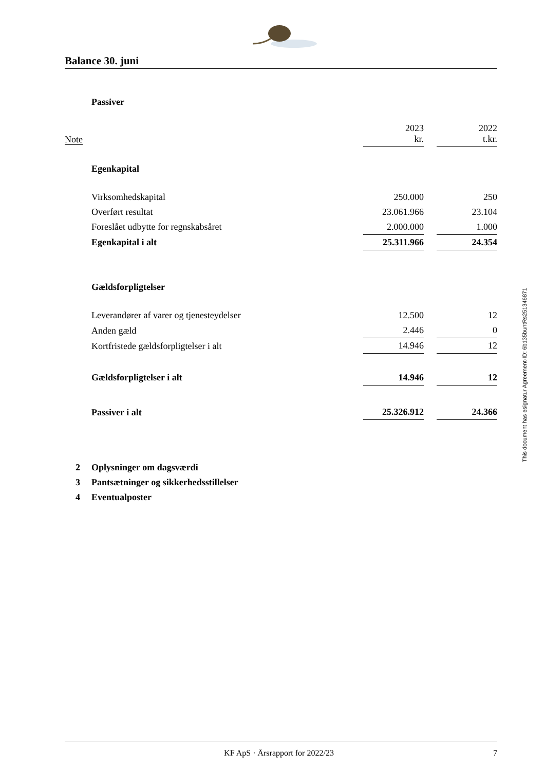Balance 30. juni
| | Passiver | | | |
| Note | | 2023 kr. | | 2022 t.kr. |
| | Egenkapital | | | |
| | Virksomhedskapital | 250.000 | | 250 |
| | Overført resultat | 23.061.966 | | 23.104 |
| | Foreslået udbytte for regnskabsåret | 2.000.000 | | 1.000 |
| | Egenkapital i alt | 25.311.966 | | 24.354 |
| | Gældsforpligtelser | | | |
| | Leverandører af varer og tjenesteydelser | 12.500 | | 12 |
| | Anden gæld | 2.446 | | 0 |
| | Kortfristede gældsforpligtelser i alt | 14.946 | | 12 |
| | Gældsforpligtelser i alt | 14.946 | | 12 |
| | Passiver i alt | 25.326.912 | | 24.366 |
| 2 | Oplysninger om dagsværdi | | | |
| 3 | Pantsætninger og sikkerhedsstillelser | | | |
| 4 | Eventualposter | | | |
This document has esignatur Agreement-ID: 6b135buntRs251346871
KF ApS · Årsrapport for 2022/23 7